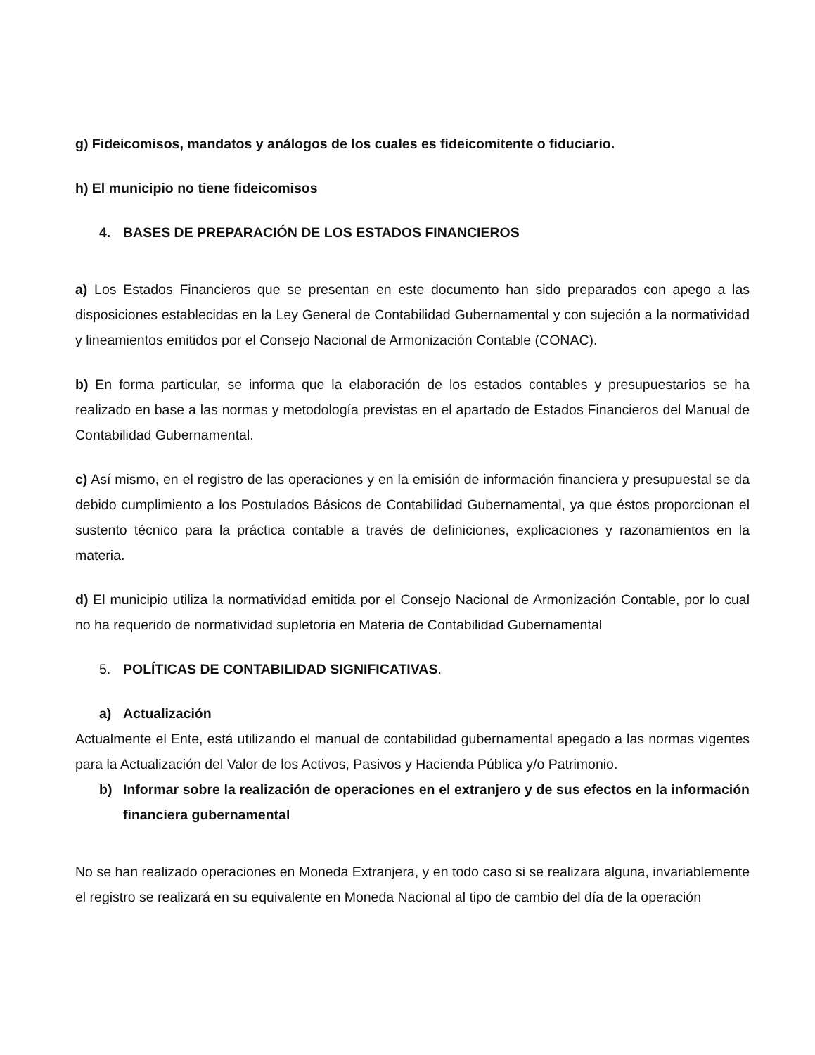g) Fideicomisos, mandatos y análogos de los cuales es fideicomitente o fiduciario.
h) El municipio no tiene fideicomisos
4. BASES DE PREPARACIÓN DE LOS ESTADOS FINANCIEROS
a) Los Estados Financieros que se presentan en este documento han sido preparados con apego a las disposiciones establecidas en la Ley General de Contabilidad Gubernamental y con sujeción a la normatividad y lineamientos emitidos por el Consejo Nacional de Armonización Contable (CONAC).
b) En forma particular, se informa que la elaboración de los estados contables y presupuestarios se ha realizado en base a las normas y metodología previstas en el apartado de Estados Financieros del Manual de Contabilidad Gubernamental.
c) Así mismo, en el registro de las operaciones y en la emisión de información financiera y presupuestal se da debido cumplimiento a los Postulados Básicos de Contabilidad Gubernamental, ya que éstos proporcionan el sustento técnico para la práctica contable a través de definiciones, explicaciones y razonamientos en la materia.
d) El municipio utiliza la normatividad emitida por el Consejo Nacional de Armonización Contable, por lo cual no ha requerido de normatividad supletoria en Materia de Contabilidad Gubernamental
5. POLÍTICAS DE CONTABILIDAD SIGNIFICATIVAS.
a) Actualización
Actualmente el Ente, está utilizando el manual de contabilidad gubernamental apegado a las normas vigentes para la Actualización del Valor de los Activos, Pasivos y Hacienda Pública y/o Patrimonio.
b) Informar sobre la realización de operaciones en el extranjero y de sus efectos en la información financiera gubernamental
No se han realizado operaciones en Moneda Extranjera, y en todo caso si se realizara alguna, invariablemente el registro se realizará en su equivalente en Moneda Nacional al tipo de cambio del día de la operación